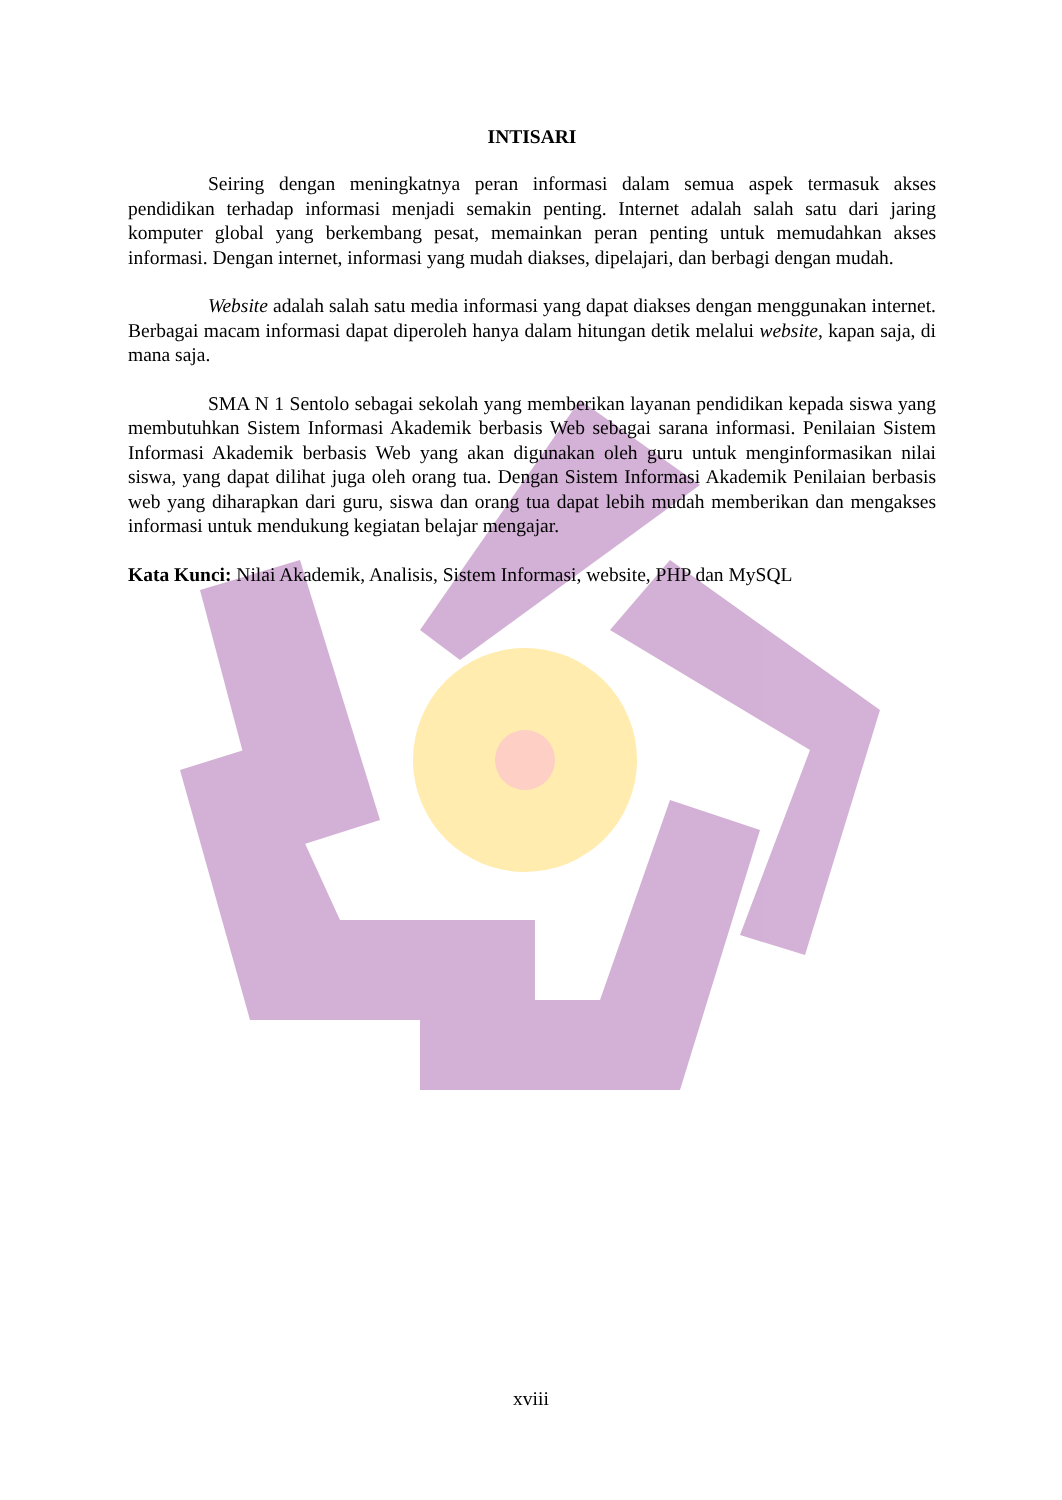INTISARI
Seiring dengan meningkatnya peran informasi dalam semua aspek termasuk akses pendidikan terhadap informasi menjadi semakin penting. Internet adalah salah satu dari jaring komputer global yang berkembang pesat, memainkan peran penting untuk memudahkan akses informasi. Dengan internet, informasi yang mudah diakses, dipelajari, dan berbagi dengan mudah.
Website adalah salah satu media informasi yang dapat diakses dengan menggunakan internet. Berbagai macam informasi dapat diperoleh hanya dalam hitungan detik melalui website, kapan saja, di mana saja.
SMA N 1 Sentolo sebagai sekolah yang memberikan layanan pendidikan kepada siswa yang membutuhkan Sistem Informasi Akademik berbasis Web sebagai sarana informasi. Penilaian Sistem Informasi Akademik berbasis Web yang akan digunakan oleh guru untuk menginformasikan nilai siswa, yang dapat dilihat juga oleh orang tua. Dengan Sistem Informasi Akademik Penilaian berbasis web yang diharapkan dari guru, siswa dan orang tua dapat lebih mudah memberikan dan mengakses informasi untuk mendukung kegiatan belajar mengajar.
Kata Kunci: Nilai Akademik, Analisis, Sistem Informasi, website, PHP dan MySQL
xviii